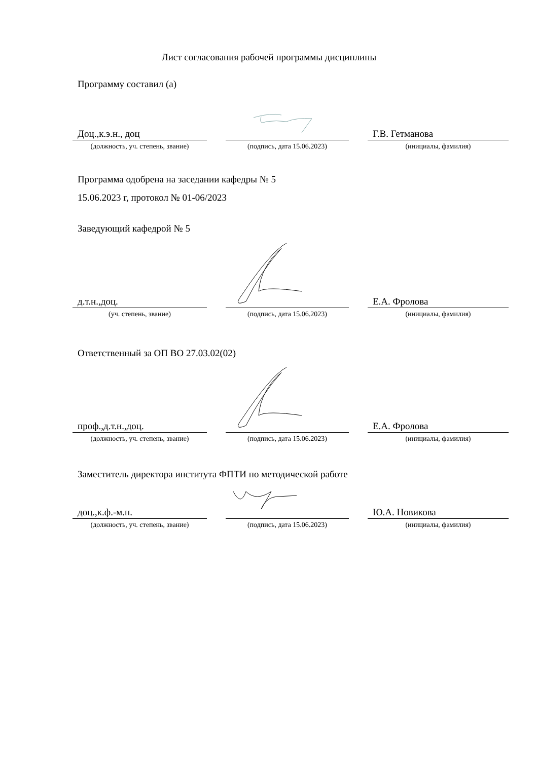Лист согласования рабочей программы дисциплины
Программу составил (а)
Доц.,к.э.н., доц Г.В. Гетманова
(должность, уч. степень, звание)
(подпись, дата 15.06.2023) (инициалы, фамилия)
Программа одобрена на заседании кафедры № 5
15.06.2023 г, протокол № 01-06/2023
Заведующий кафедрой № 5
д.т.н.,доц. Е.А. Фролова
(уч. степень, звание) (подпись, дата 15.06.2023) (инициалы, фамилия)
Ответственный за ОП ВО 27.03.02(02)
проф.,д.т.н.,доц. Е.А. Фролова
(должность, уч. степень, звание)
(подпись, дата 15.06.2023) (инициалы, фамилия)
Заместитель директора института ФПТИ по методической работе
доц.,к.ф.-м.н. Ю.А. Новикова
(должность, уч. степень, звание)
(подпись, дата 15.06.2023) (инициалы, фамилия)